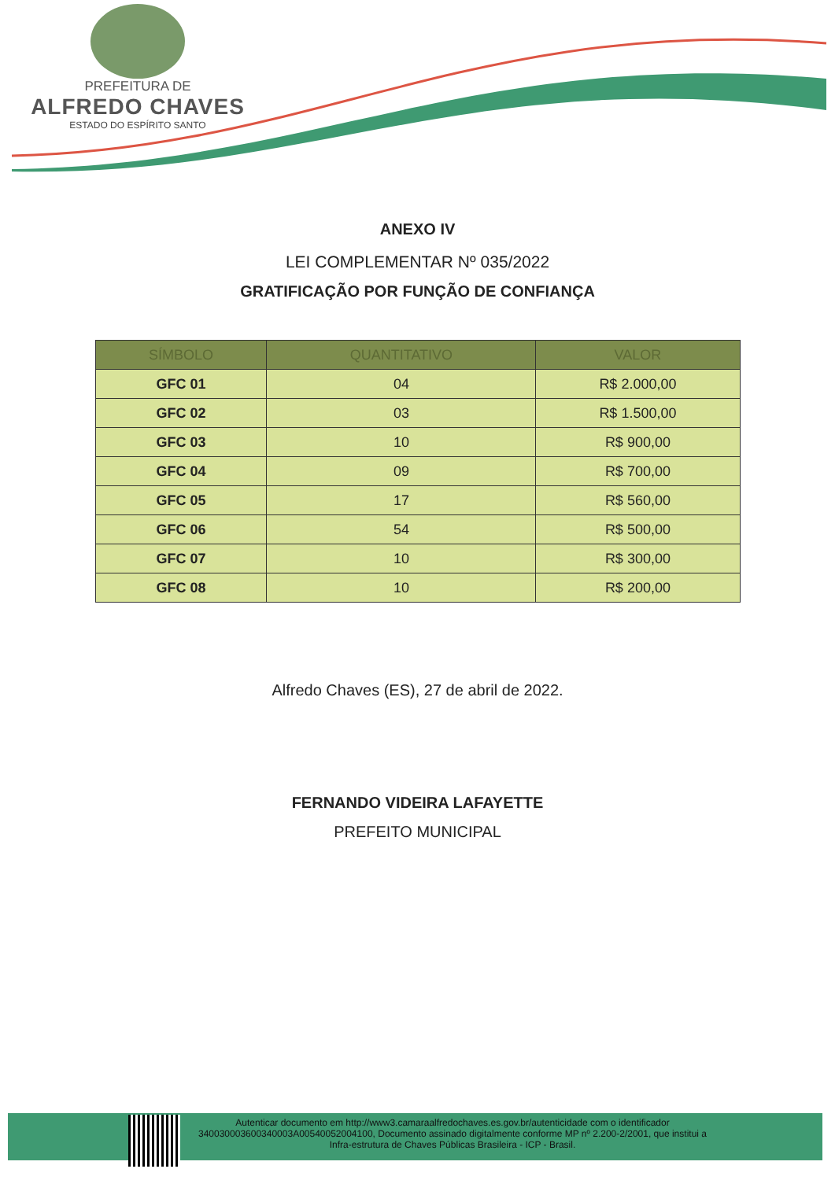PREFEITURA DE
ALFREDO CHAVES
ESTADO DO ESPÍRITO SANTO
ANEXO IV
LEI COMPLEMENTAR Nº 035/2022
GRATIFICAÇÃO POR FUNÇÃO DE CONFIANÇA
| SÍMBOLO | QUANTITATIVO | VALOR |
| --- | --- | --- |
| GFC 01 | 04 | R$ 2.000,00 |
| GFC 02 | 03 | R$ 1.500,00 |
| GFC 03 | 10 | R$ 900,00 |
| GFC 04 | 09 | R$ 700,00 |
| GFC 05 | 17 | R$ 560,00 |
| GFC 06 | 54 | R$ 500,00 |
| GFC 07 | 10 | R$ 300,00 |
| GFC 08 | 10 | R$ 200,00 |
Alfredo Chaves (ES), 27 de abril de 2022.
FERNANDO VIDEIRA LAFAYETTE
PREFEITO MUNICIPAL
Autenticar documento em http://www3.camaraalfredochaves.es.gov.br/autenticidade com o identificador 340030003600340003A00540052004100, Documento assinado digitalmente conforme MP nº 2.200-2/2001, que institui a Infra-estrutura de Chaves Públicas Brasileira - ICP - Brasil.